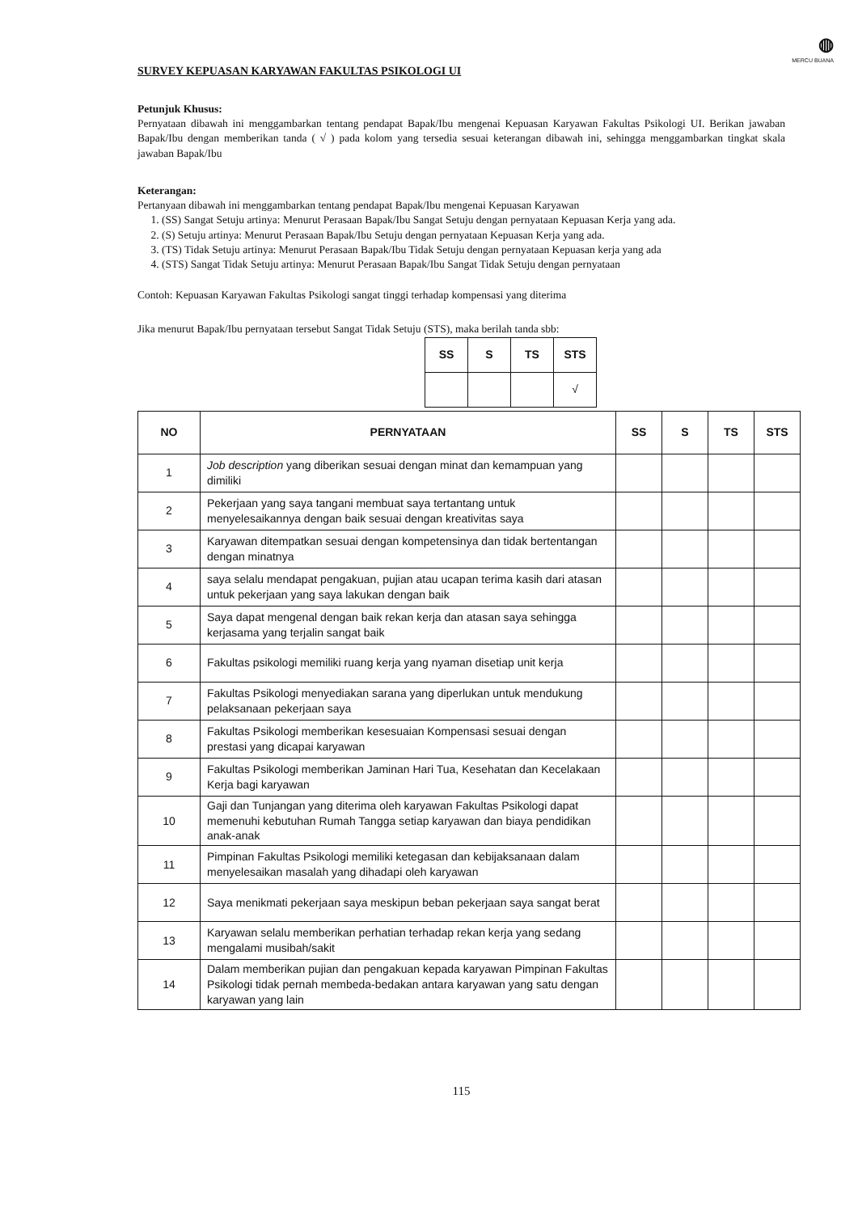◍
MERCU BUANA
SURVEY KEPUASAN KARYAWAN FAKULTAS PSIKOLOGI UI
Petunjuk Khusus:
Pernyataan dibawah ini menggambarkan tentang pendapat Bapak/Ibu mengenai Kepuasan Karyawan Fakultas Psikologi UI. Berikan jawaban Bapak/Ibu dengan memberikan tanda ( √ ) pada kolom yang tersedia sesuai keterangan dibawah ini, sehingga menggambarkan tingkat skala jawaban Bapak/Ibu
Keterangan:
Pertanyaan dibawah ini menggambarkan tentang pendapat Bapak/Ibu mengenai Kepuasan Karyawan
1. (SS) Sangat Setuju artinya: Menurut Perasaan Bapak/Ibu Sangat Setuju dengan pernyataan Kepuasan Kerja yang ada.
2. (S) Setuju artinya: Menurut Perasaan Bapak/Ibu Setuju dengan pernyataan Kepuasan Kerja yang ada.
3. (TS) Tidak Setuju artinya: Menurut Perasaan Bapak/Ibu Tidak Setuju dengan pernyataan Kepuasan kerja yang ada
4. (STS) Sangat Tidak Setuju artinya: Menurut Perasaan Bapak/Ibu Sangat Tidak Setuju dengan pernyataan
Contoh: Kepuasan Karyawan Fakultas Psikologi sangat tinggi terhadap kompensasi yang diterima
Jika menurut Bapak/Ibu pernyataan tersebut Sangat Tidak Setuju (STS), maka berilah tanda sbb:
| SS | S | TS | STS |
| --- | --- | --- | --- |
| | | | √ |
| NO | PERNYATAAN | SS | S | TS | STS |
| --- | --- | --- | --- | --- | --- |
| 1 | Job description yang diberikan sesuai dengan minat dan kemampuan yang dimiliki | | | | |
| 2 | Pekerjaan yang saya tangani membuat saya tertantang untuk menyelesaikannya dengan baik sesuai dengan kreativitas saya | | | | |
| 3 | Karyawan ditempatkan sesuai dengan kompetensinya dan tidak bertentangan dengan minatnya | | | | |
| 4 | saya selalu mendapat pengakuan, pujian atau ucapan terima kasih dari atasan untuk pekerjaan yang saya lakukan dengan baik | | | | |
| 5 | Saya dapat mengenal dengan baik rekan kerja dan atasan saya sehingga kerjasama yang terjalin sangat baik | | | | |
| 6 | Fakultas psikologi memiliki ruang kerja yang nyaman disetiap unit kerja | | | | |
| 7 | Fakultas Psikologi menyediakan sarana yang diperlukan untuk mendukung pelaksanaan pekerjaan saya | | | | |
| 8 | Fakultas Psikologi memberikan kesesuaian Kompensasi sesuai dengan prestasi yang dicapai karyawan | | | | |
| 9 | Fakultas Psikologi memberikan Jaminan Hari Tua, Kesehatan dan Kecelakaan Kerja bagi karyawan | | | | |
| 10 | Gaji dan Tunjangan yang diterima oleh karyawan Fakultas Psikologi dapat memenuhi kebutuhan Rumah Tangga setiap karyawan dan biaya pendidikan anak-anak | | | | |
| 11 | Pimpinan Fakultas Psikologi memiliki ketegasan dan kebijaksanaan dalam menyelesaikan masalah yang dihadapi oleh karyawan | | | | |
| 12 | Saya menikmati pekerjaan saya meskipun beban pekerjaan saya sangat berat | | | | |
| 13 | Karyawan selalu memberikan perhatian terhadap rekan kerja yang sedang mengalami musibah/sakit | | | | |
| 14 | Dalam memberikan pujian dan pengakuan kepada karyawan Pimpinan Fakultas Psikologi tidak pernah membeda-bedakan antara karyawan yang satu dengan karyawan yang lain | | | | |
115